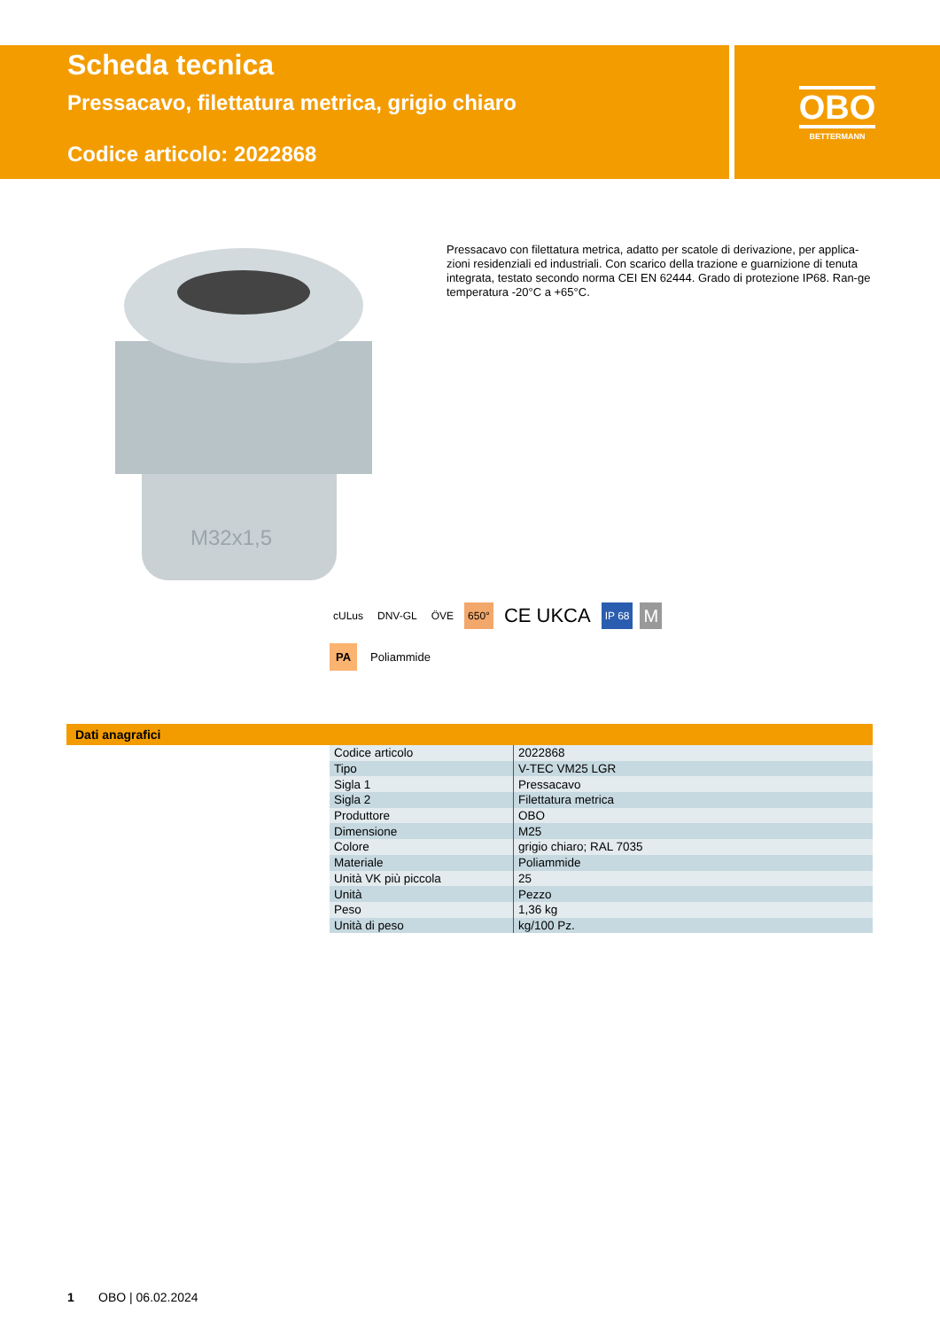Scheda tecnica
Pressacavo, filettatura metrica, grigio chiaro
Codice articolo: 2022868
OBO
BETTERMANN
M32x1,5
Pressacavo con filettatura metrica, adatto per scatole di derivazione, per applica-zioni residenziali ed industriali. Con scarico della trazione e guarnizione di tenuta integrata, testato secondo norma CEI EN 62444. Grado di protezione IP68. Ran-ge temperatura -20°C a +65°C.
cULus DNV-GL ÖVE 650° CE UKCA IP 68 M
PA Poliammide
Dati anagrafici
| Codice articolo | 2022868 |
| Tipo | V-TEC VM25 LGR |
| Sigla 1 | Pressacavo |
| Sigla 2 | Filettatura metrica |
| Produttore | OBO |
| Dimensione | M25 |
| Colore | grigio chiaro; RAL 7035 |
| Materiale | Poliammide |
| Unità VK più piccola | 25 |
| Unità | Pezzo |
| Peso | 1,36 kg |
| Unità di peso | kg/100 Pz. |
1 OBO | 06.02.2024